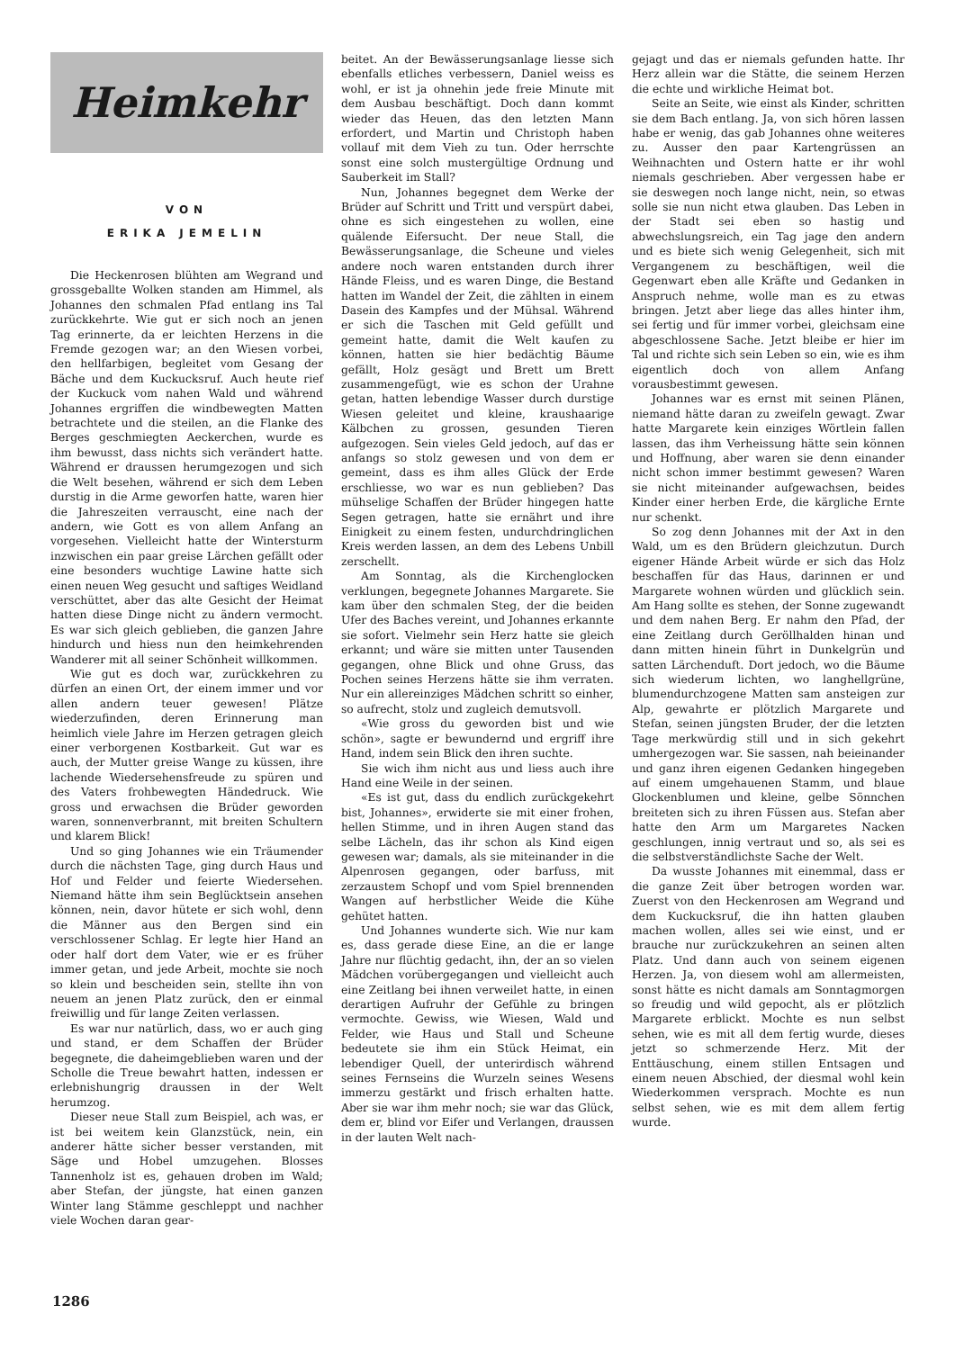Heimkehr
VON
ERIKA JEMELIN
Die Heckenrosen blühten am Wegrand und grossgeballte Wolken standen am Himmel, als Johannes den schmalen Pfad entlang ins Tal zurückkehrte. Wie gut er sich noch an jenen Tag erinnerte, da er leichten Herzens in die Fremde gezogen war; an den Wiesen vorbei, den hellfarbigen, begleitet vom Gesang der Bäche und dem Kuckucksruf. Auch heute rief der Kuckuck vom nahen Wald und während Johannes ergriffen die windbewegten Matten betrachtete und die steilen, an die Flanke des Berges geschmiegten Aeckerchen, wurde es ihm bewusst, dass nichts sich verändert hatte. Während er draussen herumgezogen und sich die Welt besehen, während er sich dem Leben durstig in die Arme geworfen hatte, waren hier die Jahreszeiten verrauscht, eine nach der andern, wie Gott es von allem Anfang an vorgesehen. Vielleicht hatte der Wintersturm inzwischen ein paar greise Lärchen gefällt oder eine besonders wuchtige Lawine hatte sich einen neuen Weg gesucht und saftiges Weidland verschüttet, aber das alte Gesicht der Heimat hatten diese Dinge nicht zu ändern vermocht. Es war sich gleich geblieben, die ganzen Jahre hindurch und hiess nun den heimkehrenden Wanderer mit all seiner Schönheit willkommen.
Wie gut es doch war, zurückkehren zu dürfen an einen Ort, der einem immer und vor allen andern teuer gewesen! Plätze wiederzufinden, deren Erinnerung man heimlich viele Jahre im Herzen getragen gleich einer verborgenen Kostbarkeit. Gut war es auch, der Mutter greise Wange zu küssen, ihre lachende Wiedersehensfreude zu spüren und des Vaters frohbewegten Händedruck. Wie gross und erwachsen die Brüder geworden waren, sonnenverbrannt, mit breiten Schultern und klarem Blick!
Und so ging Johannes wie ein Träumender durch die nächsten Tage, ging durch Haus und Hof und Felder und feierte Wiedersehen. Niemand hätte ihm sein Beglücktsein ansehen können, nein, davor hütete er sich wohl, denn die Männer aus den Bergen sind ein verschlossener Schlag. Er legte hier Hand an oder half dort dem Vater, wie er es früher immer getan, und jede Arbeit, mochte sie noch so klein und bescheiden sein, stellte ihn von neuem an jenen Platz zurück, den er einmal freiwillig und für lange Zeiten verlassen.
Es war nur natürlich, dass, wo er auch ging und stand, er dem Schaffen der Brüder begegnete, die daheimgeblieben waren und der Scholle die Treue bewahrt hatten, indessen er erlebnishungrig draussen in der Welt herumzog.
Dieser neue Stall zum Beispiel, ach was, er ist bei weitem kein Glanzstück, nein, ein anderer hätte sicher besser verstanden, mit Säge und Hobel umzugehen. Blosses Tannenholz ist es, gehauen droben im Wald; aber Stefan, der jüngste, hat einen ganzen Winter lang Stämme geschleppt und nachher viele Wochen daran gear-
beitet. An der Bewässerungsanlage liesse sich ebenfalls etliches verbessern, Daniel weiss es wohl, er ist ja ohnehin jede freie Minute mit dem Ausbau beschäftigt. Doch dann kommt wieder das Heuen, das den letzten Mann erfordert, und Martin und Christoph haben vollauf mit dem Vieh zu tun. Oder herrschte sonst eine solch mustergültige Ordnung und Sauberkeit im Stall?
Nun, Johannes begegnet dem Werke der Brüder auf Schritt und Tritt und verspürt dabei, ohne es sich eingestehen zu wollen, eine quälende Eifersucht. Der neue Stall, die Bewässerungsanlage, die Scheune und vieles andere noch waren entstanden durch ihrer Hände Fleiss, und es waren Dinge, die Bestand hatten im Wandel der Zeit, die zählten in einem Dasein des Kampfes und der Mühsal. Während er sich die Taschen mit Geld gefüllt und gemeint hatte, damit die Welt kaufen zu können, hatten sie hier bedächtig Bäume gefällt, Holz gesägt und Brett um Brett zusammengefügt, wie es schon der Urahne getan, hatten lebendige Wasser durch durstige Wiesen geleitet und kleine, kraushaarige Kälbchen zu grossen, gesunden Tieren aufgezogen. Sein vieles Geld jedoch, auf das er anfangs so stolz gewesen und von dem er gemeint, dass es ihm alles Glück der Erde erschliesse, wo war es nun geblieben? Das mühselige Schaffen der Brüder hingegen hatte Segen getragen, hatte sie ernährt und ihre Einigkeit zu einem festen, undurchdringlichen Kreis werden lassen, an dem des Lebens Unbill zerschellt.
Am Sonntag, als die Kirchenglocken verklungen, begegnete Johannes Margarete. Sie kam über den schmalen Steg, der die beiden Ufer des Baches vereint, und Johannes erkannte sie sofort. Vielmehr sein Herz hatte sie gleich erkannt; und wäre sie mitten unter Tausenden gegangen, ohne Blick und ohne Gruss, das Pochen seines Herzens hätte sie ihm verraten. Nur ein allereinziges Mädchen schritt so einher, so aufrecht, stolz und zugleich demutsvoll.
«Wie gross du geworden bist und wie schön», sagte er bewundernd und ergriff ihre Hand, indem sein Blick den ihren suchte.
Sie wich ihm nicht aus und liess auch ihre Hand eine Weile in der seinen.
«Es ist gut, dass du endlich zurückgekehrt bist, Johannes», erwiderte sie mit einer frohen, hellen Stimme, und in ihren Augen stand das selbe Lächeln, das ihr schon als Kind eigen gewesen war; damals, als sie miteinander in die Alpenrosen gegangen, oder barfuss, mit zerzaustem Schopf und vom Spiel brennenden Wangen auf herbstlicher Weide die Kühe gehütet hatten.
Und Johannes wunderte sich. Wie nur kam es, dass gerade diese Eine, an die er lange Jahre nur flüchtig gedacht, ihn, der an so vielen Mädchen vorübergegangen und vielleicht auch eine Zeitlang bei ihnen verweilet hatte, in einen derartigen Aufruhr der Gefühle zu bringen vermochte. Gewiss, wie Wiesen, Wald und Felder, wie Haus und Stall und Scheune bedeutete sie ihm ein Stück Heimat, ein lebendiger Quell, der unterirdisch während seines Fernseins die Wurzeln seines Wesens immerzu gestärkt und frisch erhalten hatte. Aber sie war ihm mehr noch; sie war das Glück, dem er, blind vor Eifer und Verlangen, draussen in der lauten Welt nach-
gejagt und das er niemals gefunden hatte. Ihr Herz allein war die Stätte, die seinem Herzen die echte und wirkliche Heimat bot.
Seite an Seite, wie einst als Kinder, schritten sie dem Bach entlang. Ja, von sich hören lassen habe er wenig, das gab Johannes ohne weiteres zu. Ausser den paar Kartengrüssen an Weihnachten und Ostern hatte er ihr wohl niemals geschrieben. Aber vergessen habe er sie deswegen noch lange nicht, nein, so etwas solle sie nun nicht etwa glauben. Das Leben in der Stadt sei eben so hastig und abwechslungsreich, ein Tag jage den andern und es biete sich wenig Gelegenheit, sich mit Vergangenem zu beschäftigen, weil die Gegenwart eben alle Kräfte und Gedanken in Anspruch nehme, wolle man es zu etwas bringen. Jetzt aber liege das alles hinter ihm, sei fertig und für immer vorbei, gleichsam eine abgeschlossene Sache. Jetzt bleibe er hier im Tal und richte sich sein Leben so ein, wie es ihm eigentlich doch von allem Anfang vorausbestimmt gewesen.
Johannes war es ernst mit seinen Plänen, niemand hätte daran zu zweifeln gewagt. Zwar hatte Margarete kein einziges Wörtlein fallen lassen, das ihm Verheissung hätte sein können und Hoffnung, aber waren sie denn einander nicht schon immer bestimmt gewesen? Waren sie nicht miteinander aufgewachsen, beides Kinder einer herben Erde, die kärgliche Ernte nur schenkt.
So zog denn Johannes mit der Axt in den Wald, um es den Brüdern gleichzutun. Durch eigener Hände Arbeit würde er sich das Holz beschaffen für das Haus, darinnen er und Margarete wohnen würden und glücklich sein. Am Hang sollte es stehen, der Sonne zugewandt und dem nahen Berg. Er nahm den Pfad, der eine Zeitlang durch Geröllhalden hinan und dann mitten hinein führt in Dunkelgrün und satten Lärchenduft. Dort jedoch, wo die Bäume sich wiederum lichten, wo langhellgrüne, blumendurchzogene Matten sam ansteigen zur Alp, gewahrte er plötzlich Margarete und Stefan, seinen jüngsten Bruder, der die letzten Tage merkwürdig still und in sich gekehrt umhergezogen war. Sie sassen, nah beieinander und ganz ihren eigenen Gedanken hingegeben auf einem umgehauenen Stamm, und blaue Glockenblumen und kleine, gelbe Sönnchen breiteten sich zu ihren Füssen aus. Stefan aber hatte den Arm um Margaretes Nacken geschlungen, innig vertraut und so, als sei es die selbstverständlichste Sache der Welt.
Da wusste Johannes mit einemmal, dass er die ganze Zeit über betrogen worden war. Zuerst von den Heckenrosen am Wegrand und dem Kuckucksruf, die ihn hatten glauben machen wollen, alles sei wie einst, und er brauche nur zurückzukehren an seinen alten Platz. Und dann auch von seinem eigenen Herzen. Ja, von diesem wohl am allermeisten, sonst hätte es nicht damals am Sonntagmorgen so freudig und wild gepocht, als er plötzlich Margarete erblickt. Mochte es nun selbst sehen, wie es mit all dem fertig wurde, dieses jetzt so schmerzende Herz. Mit der Enttäuschung, einem stillen Entsagen und einem neuen Abschied, der diesmal wohl kein Wiederkommen versprach. Mochte es nun selbst sehen, wie es mit dem allem fertig wurde.
1286